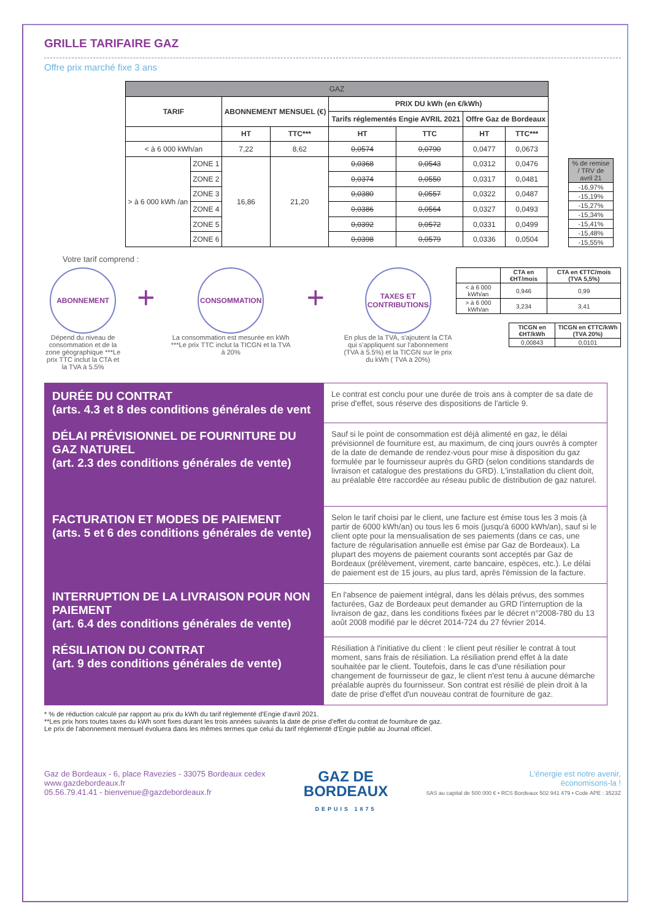GRILLE TARIFAIRE GAZ
Offre prix marché fixe 3 ans
| GAZ | | | | | | | |
| --- | --- | --- | --- | --- | --- | --- | --- |
| TARIF | | ABONNEMENT MENSUEL (€) | | PRIX DU kWh (en €/kWh) | | | |
| | | | | Tarifs réglementés Engie AVRIL 2021 | | Offre Gaz de Bordeaux | |
| | | HT | TTC*** | HT | TTC | HT | TTC*** |
| < à 6 000 kWh/an | | 7,22 | 8,62 | 0,0574 | 0,0790 | 0,0477 | 0,0673 |
| > à 6 000 kWh /an | ZONE 1 | 16,86 | 21,20 | 0,0368 | 0,0543 | 0,0312 | 0,0476 |
| | ZONE 2 | | | 0,0374 | 0,0550 | 0,0317 | 0,0481 |
| | ZONE 3 | | | 0,0380 | 0,0557 | 0,0322 | 0,0487 |
| | ZONE 4 | | | 0,0386 | 0,0564 | 0,0327 | 0,0493 |
| | ZONE 5 | | | 0,0392 | 0,0572 | 0,0331 | 0,0499 |
| | ZONE 6 | | | 0,0398 | 0,0579 | 0,0336 | 0,0504 |
| % de remise / TRV de avril 21 |
| --- |
| -16,97% |
| -15,19% |
| -15,27% |
| -15,34% |
| -15,41% |
| -15,48% |
| -15,55% |
Votre tarif comprend :
ABONNEMENT
Dépend du niveau de consommation et de la zone géographique ***Le prix TTC inclut la CTA et la TVA à 5.5%
+
CONSOMMATION
La consommation est mesurée en kWh ***Le prix TTC inclut la TICGN et la TVA à 20%
+
TAXES ET CONTRIBUTIONS
En plus de la TVA, s'ajoutent la CTA qui s'appliquent sur l'abonnement (TVA à 5.5%) et la TICGN sur le prix du kWh ( TVA à 20%)
| | CTA en €HT/mois | CTA en €TTC/mois (TVA 5,5%) |
| --- | --- | --- |
| < à 6 000 kWh/an | 0,946 | 0,99 |
| > à 6 000 kWh/an | 3,234 | 3,41 |
| TICGN en €HT/kWh | TICGN en €TTC/kWh (TVA 20%) |
| --- | --- |
| 0,00843 | 0,0101 |
| DURÉE DU CONTRAT (arts. 4.3 et 8 des conditions générales de vent | Le contrat est conclu pour une durée de trois ans à compter de sa date de prise d'effet, sous réserve des dispositions de l'article 9. |
| DÉLAI PRÉVISIONNEL DE FOURNITURE DU GAZ NATUREL (art. 2.3 des conditions générales de vente) | Sauf si le point de consommation est déjà alimenté en gaz, le délai prévisionnel de fourniture est, au maximum, de cinq jours ouvrés à compter de la date de demande de rendez-vous pour mise à disposition du gaz formulée par le fournisseur auprès du GRD (selon conditions standards de livraison et catalogue des prestations du GRD). L'installation du client doit, au préalable être raccordée au réseau public de distribution de gaz naturel. |
| FACTURATION ET MODES DE PAIEMENT (arts. 5 et 6 des conditions générales de vente) | Selon le tarif choisi par le client, une facture est émise tous les 3 mois (à partir de 6000 kWh/an) ou tous les 6 mois (jusqu'à 6000 kWh/an), sauf si le client opte pour la mensualisation de ses paiements (dans ce cas, une facture de régularisation annuelle est émise par Gaz de Bordeaux). La plupart des moyens de paiement courants sont acceptés par Gaz de Bordeaux (prélèvement, virement, carte bancaire, espèces, etc.). Le délai de paiement est de 15 jours, au plus tard, après l'émission de la facture. |
| INTERRUPTION DE LA LIVRAISON POUR NON PAIEMENT (art. 6.4 des conditions générales de vente) | En l'absence de paiement intégral, dans les délais prévus, des sommes facturées, Gaz de Bordeaux peut demander au GRD l'interruption de la livraison de gaz, dans les conditions fixées par le décret n°2008-780 du 13 août 2008 modifié par le décret 2014-724 du 27 février 2014. |
| RÉSILIATION DU CONTRAT (art. 9 des conditions générales de vente) | Résiliation à l'initiative du client : le client peut résilier le contrat à tout moment, sans frais de résiliation. La résiliation prend effet à la date souhaitée par le client. Toutefois, dans le cas d'une résiliation pour changement de fournisseur de gaz, le client n'est tenu à aucune démarche préalable auprès du fournisseur. Son contrat est résilié de plein droit à la date de prise d'effet d'un nouveau contrat de fourniture de gaz. |
* % de réduction calculé par rapport au prix du kWh du tarif réglementé d'Engie d'avril 2021.
**Les prix hors toutes taxes du kWh sont fixes durant les trois années suivants la date de prise d'effet du contrat de fourniture de gaz.
Le prix de l'abonnement mensuel évoluera dans les mêmes termes que celui du tarif réglementé d'Engie publié au Journal officiel.
Gaz de Bordeaux - 6, place Ravezies - 33075 Bordeaux cedex
www.gazdebordeaux.fr
05.56.79.41.41 - bienvenue@gazdebordeaux.fr
GAZ DE
BORDEAUX
DEPUIS 1875
L'énergie est notre avenir,
économisons-la !
SAS au capital de 500 000 € • RCS Bordeaux 502 941 479 • Code APE : 3523Z